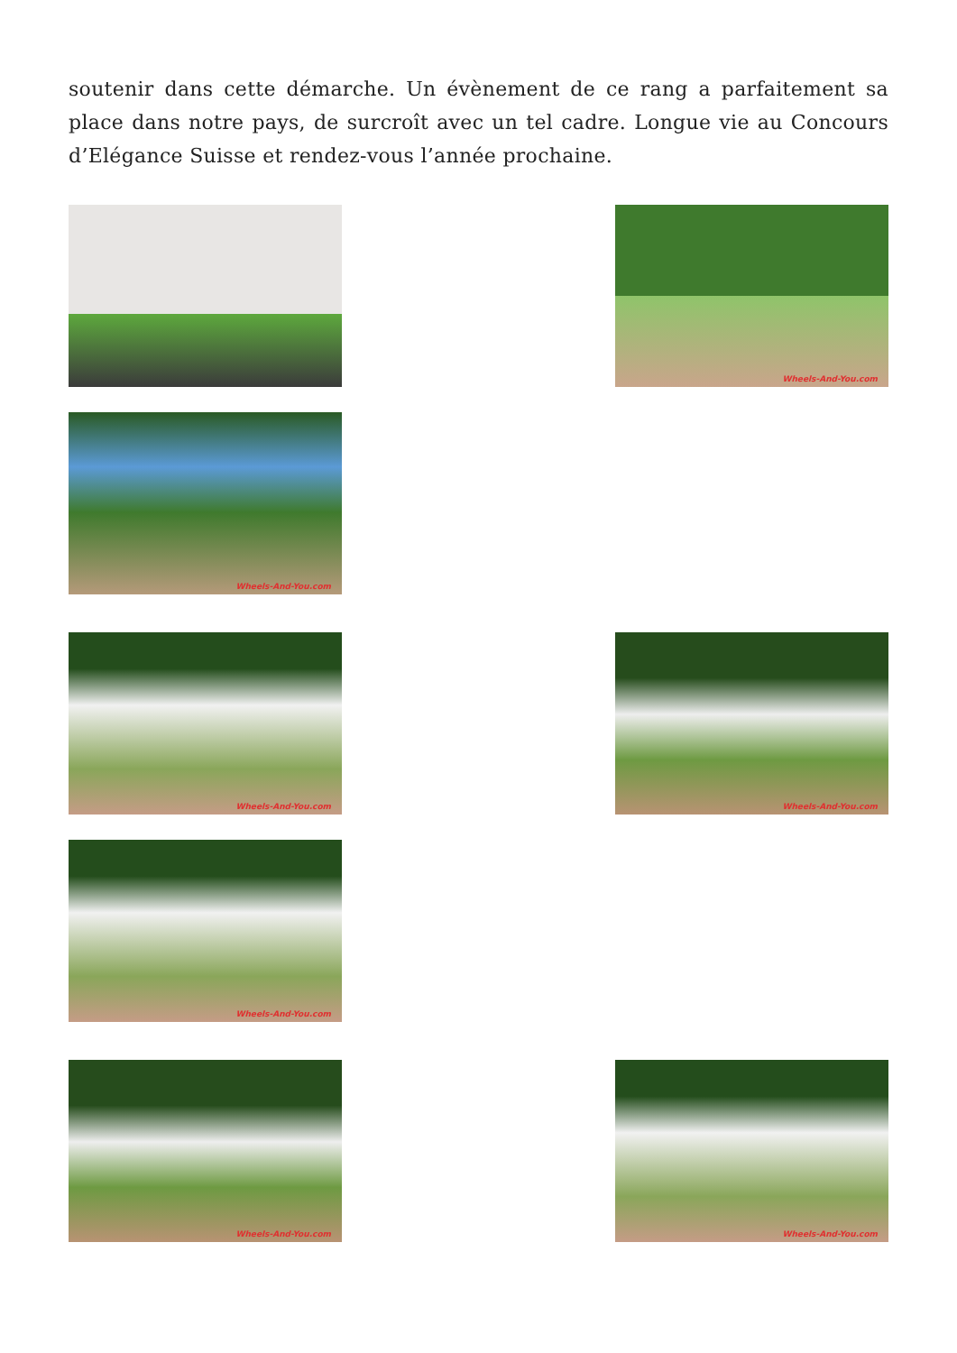soutenir dans cette démarche. Un évènement de ce rang a parfaitement sa place dans notre pays, de surcroît avec un tel cadre. Longue vie au Concours d’Elégance Suisse et rendez-vous l’année prochaine.
Wheels-And-You.com
Wheels-And-You.com
Wheels-And-You.com
Wheels-And-You.com
Wheels-And-You.com
Wheels-And-You.com
Wheels-And-You.com